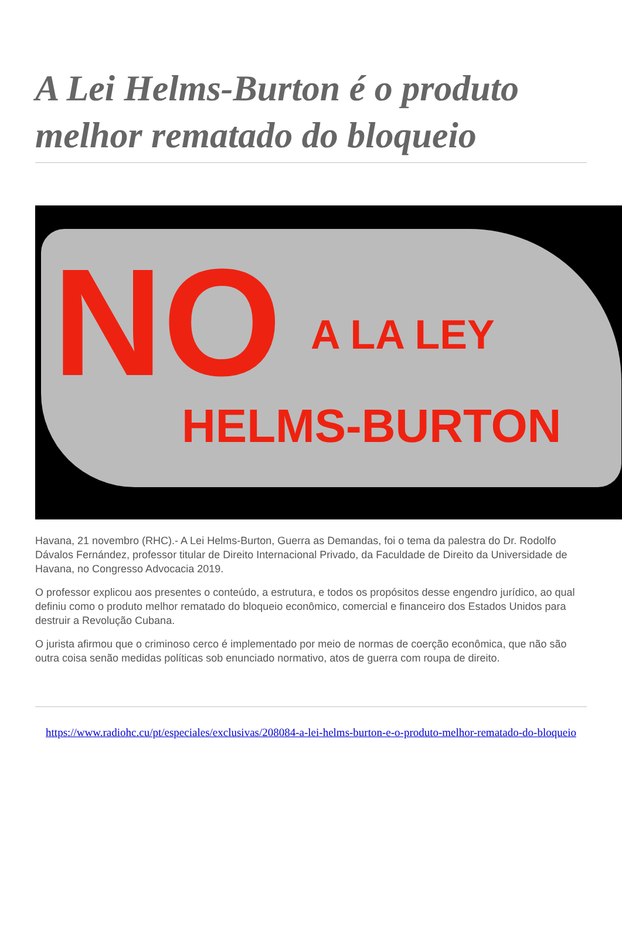A Lei Helms-Burton é o produto melhor rematado do bloqueio
NO A LA LEY
HELMS-BURTON
Havana, 21 novembro (RHC).- A Lei Helms-Burton, Guerra as Demandas, foi o tema da palestra do Dr. Rodolfo Dávalos Fernández, professor titular de Direito Internacional Privado, da Faculdade de Direito da Universidade de Havana, no Congresso Advocacia 2019.
O professor explicou aos presentes o conteúdo, a estrutura, e todos os propósitos desse engendro jurídico, ao qual definiu como o produto melhor rematado do bloqueio econômico, comercial e financeiro dos Estados Unidos para destruir a Revolução Cubana.
O jurista afirmou que o criminoso cerco é implementado por meio de normas de coerção econômica, que não são outra coisa senão medidas políticas sob enunciado normativo, atos de guerra com roupa de direito.
https://www.radiohc.cu/pt/especiales/exclusivas/208084-a-lei-helms-burton-e-o-produto-melhor-rematado-do-bloqueio